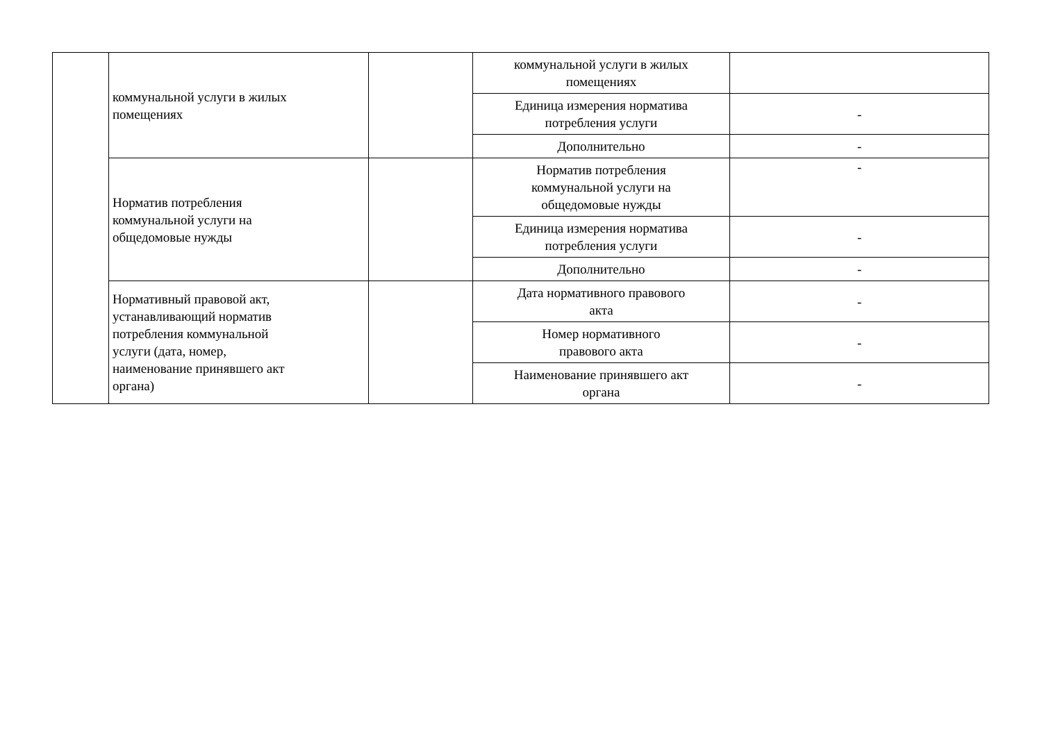| | коммунальной услуги в жилых помещениях | | коммунальной услуги в жилых помещениях | |
| | | | Единица измерения норматива потребления услуги | - |
| | | | Дополнительно | - |
| | Норматив потребления коммунальной услуги на общедомовые нужды | | Норматив потребления коммунальной услуги на общедомовые нужды | - |
| | | | Единица измерения норматива потребления услуги | - |
| | | | Дополнительно | - |
| | Нормативный правовой акт, устанавливающий норматив потребления коммунальной услуги (дата, номер, наименование принявшего акт органа) | | Дата нормативного правового акта | - |
| | | | Номер нормативного правового акта | - |
| | | | Наименование принявшего акт органа | - |